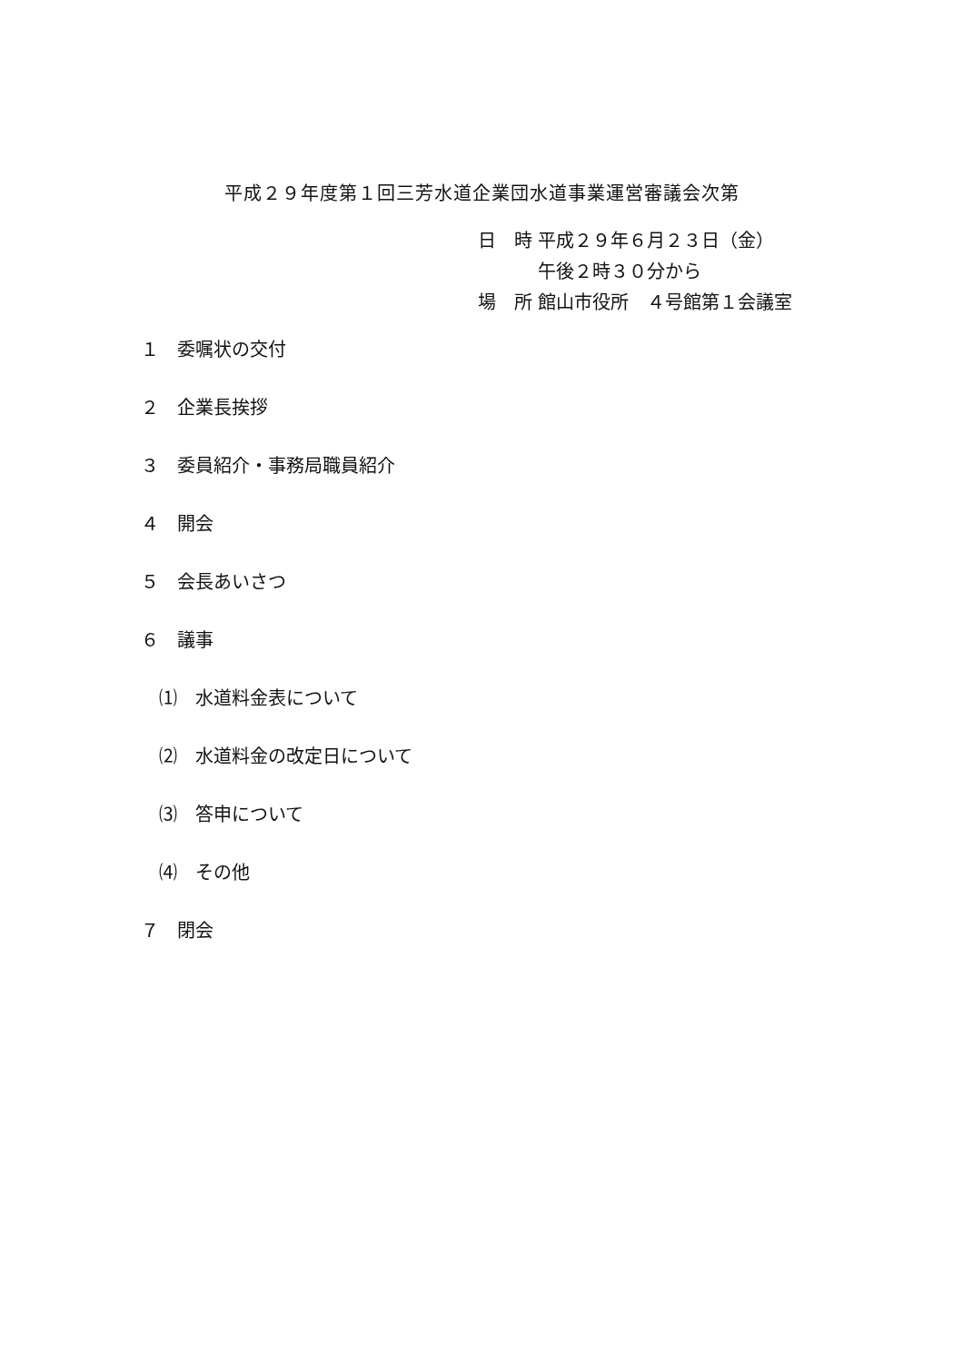平成２９年度第１回三芳水道企業団水道事業運営審議会次第
日　時 平成２９年６月２３日（金）
　　　 午後２時３０分から
場　所 館山市役所　４号館第１会議室
１　委嘱状の交付
２　企業長挨拶
３　委員紹介・事務局職員紹介
４　開会
５　会長あいさつ
６　議事
⑴　水道料金表について
⑵　水道料金の改定日について
⑶　答申について
⑷　その他
７　閉会